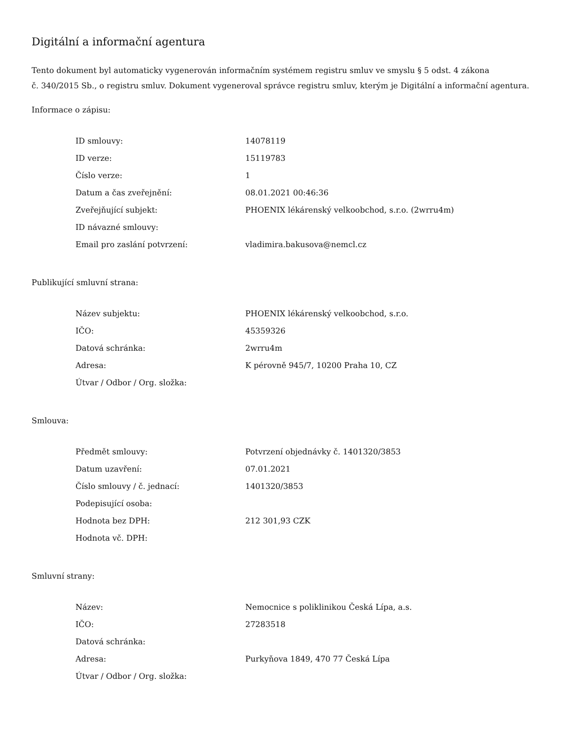Digitální a informační agentura
Tento dokument byl automaticky vygenerován informačním systémem registru smluv ve smyslu § 5 odst. 4 zákona
č. 340/2015 Sb., o registru smluv. Dokument vygeneroval správce registru smluv, kterým je Digitální a informační agentura.
Informace o zápisu:
| ID smlouvy: | 14078119 |
| ID verze: | 15119783 |
| Číslo verze: | 1 |
| Datum a čas zveřejnění: | 08.01.2021 00:46:36 |
| Zveřejňující subjekt: | PHOENIX lékárenský velkoobchod, s.r.o. (2wrru4m) |
| ID návazné smlouvy: | |
| Email pro zaslání potvrzení: | vladimira.bakusova@nemcl.cz |
Publikující smluvní strana:
| Název subjektu: | PHOENIX lékárenský velkoobchod, s.r.o. |
| IČO: | 45359326 |
| Datová schránka: | 2wrru4m |
| Adresa: | K pérovně 945/7, 10200 Praha 10, CZ |
| Útvar / Odbor / Org. složka: | |
Smlouva:
| Předmět smlouvy: | Potvrzení objednávky č. 1401320/3853 |
| Datum uzavření: | 07.01.2021 |
| Číslo smlouvy / č. jednací: | 1401320/3853 |
| Podepisující osoba: | |
| Hodnota bez DPH: | 212 301,93 CZK |
| Hodnota vč. DPH: | |
Smluvní strany:
| Název: | Nemocnice s poliklinikou Česká Lípa, a.s. |
| IČO: | 27283518 |
| Datová schránka: | |
| Adresa: | Purkyňova 1849, 470 77 Česká Lípa |
| Útvar / Odbor / Org. složka: | |